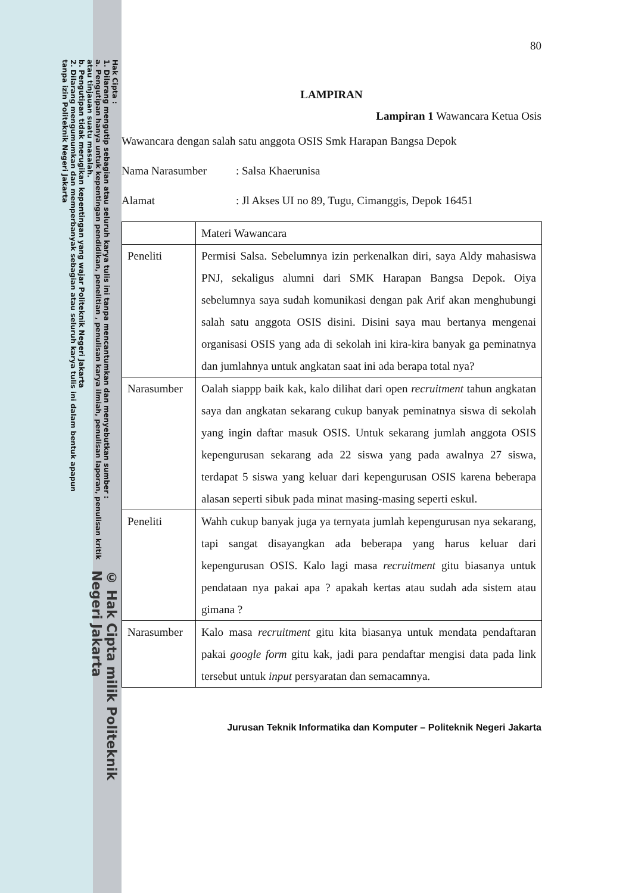© Hak Cipta milik Politeknik Negeri Jakarta
Hak Cipta :
1. Dilarang mengutip sebagian atau seluruh karya tulis ini tanpa mencantumkan dan menyebutkan sumber :
a. Pengutipan hanya untuk kepentingan pendidikan, penelitian , penulisan karya ilmiah, penulisan laporan, penulisan kritik atau tinjauan suatu masalah.
b. Pengutipan tidak merugikan kepentingan yang wajar Politeknik Negeri Jakarta
2. Dilarang mengumumkan dan memperbanyak sebagian atau seluruh karya tulis ini dalam bentuk apapun
tanpa izin Politeknik Negeri Jakarta
80
LAMPIRAN
Lampiran 1 Wawancara Ketua Osis
Wawancara dengan salah satu anggota OSIS Smk Harapan Bangsa Depok
Nama Narasumber: Salsa Khaerunisa
Alamat: Jl Akses UI no 89, Tugu, Cimanggis, Depok 16451
| | Materi Wawancara |
| Peneliti | Permisi Salsa. Sebelumnya izin perkenalkan diri, saya Aldy mahasiswa PNJ, sekaligus alumni dari SMK Harapan Bangsa Depok. Oiya sebelumnya saya sudah komunikasi dengan pak Arif akan menghubungi salah satu anggota OSIS disini. Disini saya mau bertanya mengenai organisasi OSIS yang ada di sekolah ini kira-kira banyak ga peminatnya dan jumlahnya untuk angkatan saat ini ada berapa total nya? |
| Narasumber | Oalah siappp baik kak, kalo dilihat dari open recruitment tahun angkatan saya dan angkatan sekarang cukup banyak peminatnya siswa di sekolah yang ingin daftar masuk OSIS. Untuk sekarang jumlah anggota OSIS kepengurusan sekarang ada 22 siswa yang pada awalnya 27 siswa, terdapat 5 siswa yang keluar dari kepengurusan OSIS karena beberapa alasan seperti sibuk pada minat masing-masing seperti eskul. |
| Peneliti | Wahh cukup banyak juga ya ternyata jumlah kepengurusan nya sekarang, tapi sangat disayangkan ada beberapa yang harus keluar dari kepengurusan OSIS. Kalo lagi masa recruitment gitu biasanya untuk pendataan nya pakai apa ? apakah kertas atau sudah ada sistem atau gimana ? |
| Narasumber | Kalo masa recruitment gitu kita biasanya untuk mendata pendaftaran pakai google form gitu kak, jadi para pendaftar mengisi data pada link tersebut untuk input persyaratan dan semacamnya. |
Jurusan Teknik Informatika dan Komputer – Politeknik Negeri Jakarta